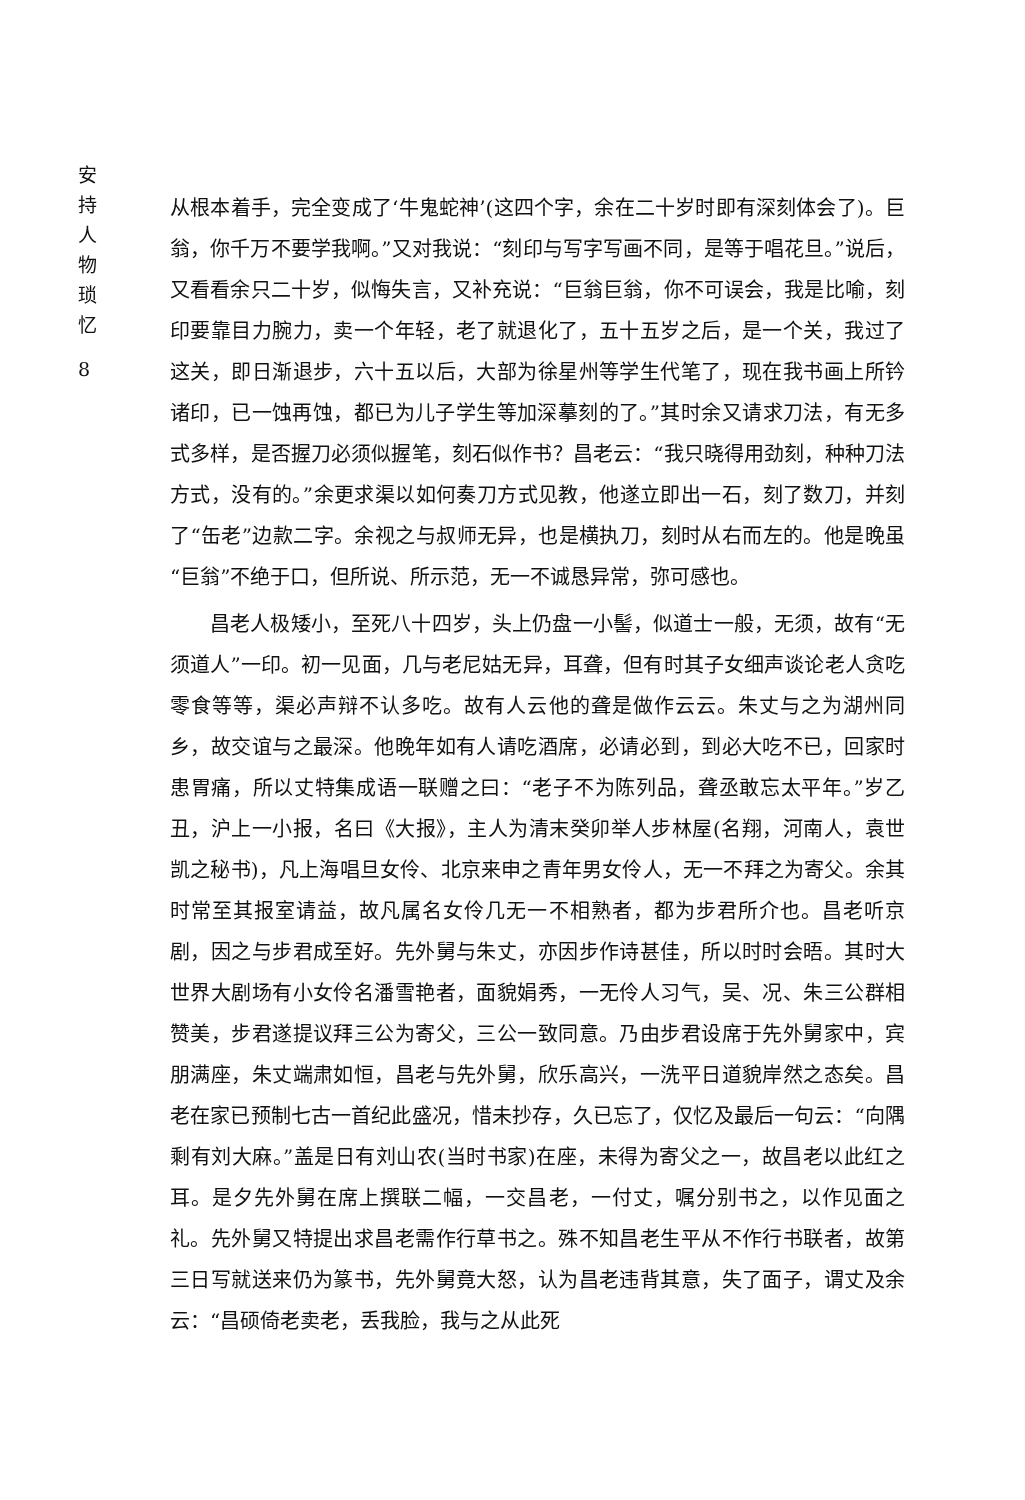安
持
人
物
琐
忆
8
从根本着手，完全变成了‘牛鬼蛇神’(这四个字，余在二十岁时即有深刻体会了)。巨翁，你千万不要学我啊。”又对我说：“刻印与写字写画不同，是等于唱花旦。”说后，又看看余只二十岁，似悔失言，又补充说：“巨翁巨翁，你不可误会，我是比喻，刻印要靠目力腕力，卖一个年轻，老了就退化了，五十五岁之后，是一个关，我过了这关，即日渐退步，六十五以后，大部为徐星州等学生代笔了，现在我书画上所钤诸印，已一蚀再蚀，都已为儿子学生等加深摹刻的了。”其时余又请求刀法，有无多式多样，是否握刀必须似握笔，刻石似作书？昌老云：“我只晓得用劲刻，种种刀法方式，没有的。”余更求渠以如何奏刀方式见教，他遂立即出一石，刻了数刀，并刻了“缶老”边款二字。余视之与叔师无异，也是横执刀，刻时从右而左的。他是晚虽“巨翁”不绝于口，但所说、所示范，无一不诚恳异常，弥可感也。
昌老人极矮小，至死八十四岁，头上仍盘一小髻，似道士一般，无须，故有“无须道人”一印。初一见面，几与老尼姑无异，耳聋，但有时其子女细声谈论老人贪吃零食等等，渠必声辩不认多吃。故有人云他的聋是做作云云。朱丈与之为湖州同乡，故交谊与之最深。他晚年如有人请吃酒席，必请必到，到必大吃不已，回家时患胃痛，所以丈特集成语一联赠之曰：“老子不为陈列品，聋丞敢忘太平年。”岁乙丑，沪上一小报，名曰《大报》，主人为清末癸卯举人步林屋(名翔，河南人，袁世凯之秘书)，凡上海唱旦女伶、北京来申之青年男女伶人，无一不拜之为寄父。余其时常至其报室请益，故凡属名女伶几无一不相熟者，都为步君所介也。昌老听京剧，因之与步君成至好。先外舅与朱丈，亦因步作诗甚佳，所以时时会晤。其时大世界大剧场有小女伶名潘雪艳者，面貌娟秀，一无伶人习气，吴、况、朱三公群相赞美，步君遂提议拜三公为寄父，三公一致同意。乃由步君设席于先外舅家中，宾朋满座，朱丈端肃如恒，昌老与先外舅，欣乐高兴，一洗平日道貌岸然之态矣。昌老在家已预制七古一首纪此盛况，惜未抄存，久已忘了，仅忆及最后一句云：“向隅剩有刘大麻。”盖是日有刘山农(当时书家)在座，未得为寄父之一，故昌老以此红之耳。是夕先外舅在席上撰联二幅，一交昌老，一付丈，嘱分别书之，以作见面之礼。先外舅又特提出求昌老需作行草书之。殊不知昌老生平从不作行书联者，故第三日写就送来仍为篆书，先外舅竟大怒，认为昌老违背其意，失了面子，谓丈及余云：“昌硕倚老卖老，丢我脸，我与之从此死